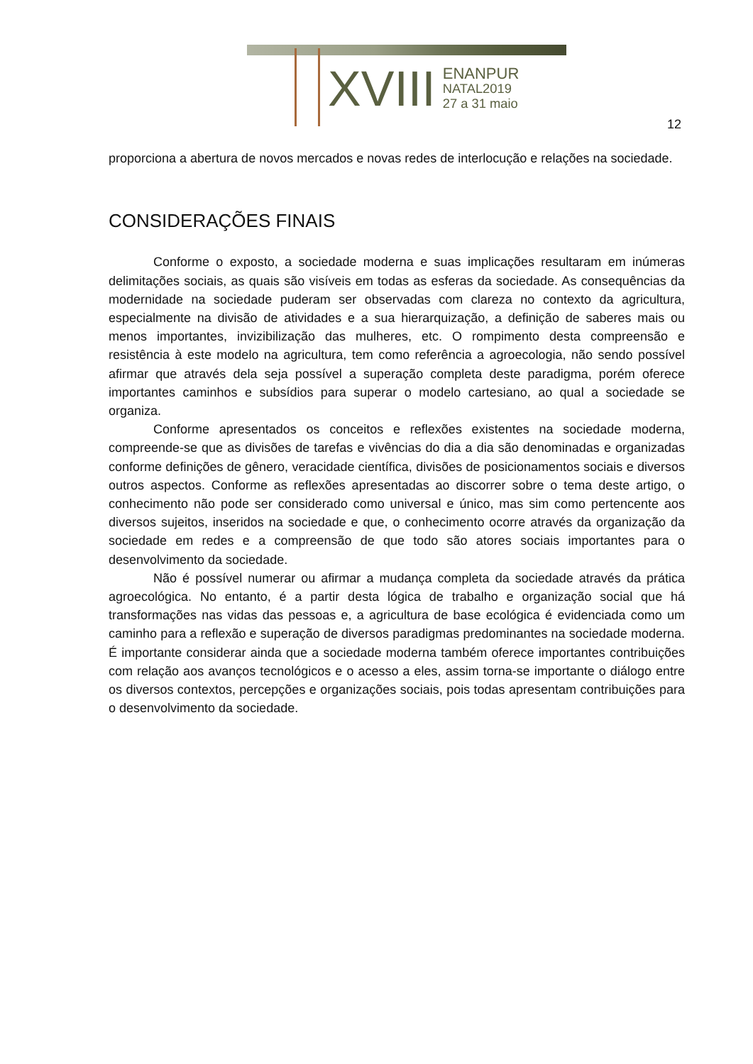XVIII ENANPUR
NATAL2019
27 a 31 maio
12
proporciona a abertura de novos mercados e novas redes de interlocução e relações na sociedade.
CONSIDERAÇÕES FINAIS
Conforme o exposto, a sociedade moderna e suas implicações resultaram em inúmeras delimitações sociais, as quais são visíveis em todas as esferas da sociedade. As consequências da modernidade na sociedade puderam ser observadas com clareza no contexto da agricultura, especialmente na divisão de atividades e a sua hierarquização, a definição de saberes mais ou menos importantes, invizibilização das mulheres, etc. O rompimento desta compreensão e resistência à este modelo na agricultura, tem como referência a agroecologia, não sendo possível afirmar que através dela seja possível a superação completa deste paradigma, porém oferece importantes caminhos e subsídios para superar o modelo cartesiano, ao qual a sociedade se organiza.
Conforme apresentados os conceitos e reflexões existentes na sociedade moderna, compreende-se que as divisões de tarefas e vivências do dia a dia são denominadas e organizadas conforme definições de gênero, veracidade científica, divisões de posicionamentos sociais e diversos outros aspectos. Conforme as reflexões apresentadas ao discorrer sobre o tema deste artigo, o conhecimento não pode ser considerado como universal e único, mas sim como pertencente aos diversos sujeitos, inseridos na sociedade e que, o conhecimento ocorre através da organização da sociedade em redes e a compreensão de que todo são atores sociais importantes para o desenvolvimento da sociedade.
Não é possível numerar ou afirmar a mudança completa da sociedade através da prática agroecológica. No entanto, é a partir desta lógica de trabalho e organização social que há transformações nas vidas das pessoas e, a agricultura de base ecológica é evidenciada como um caminho para a reflexão e superação de diversos paradigmas predominantes na sociedade moderna. É importante considerar ainda que a sociedade moderna também oferece importantes contribuições com relação aos avanços tecnológicos e o acesso a eles, assim torna-se importante o diálogo entre os diversos contextos, percepções e organizações sociais, pois todas apresentam contribuições para o desenvolvimento da sociedade.